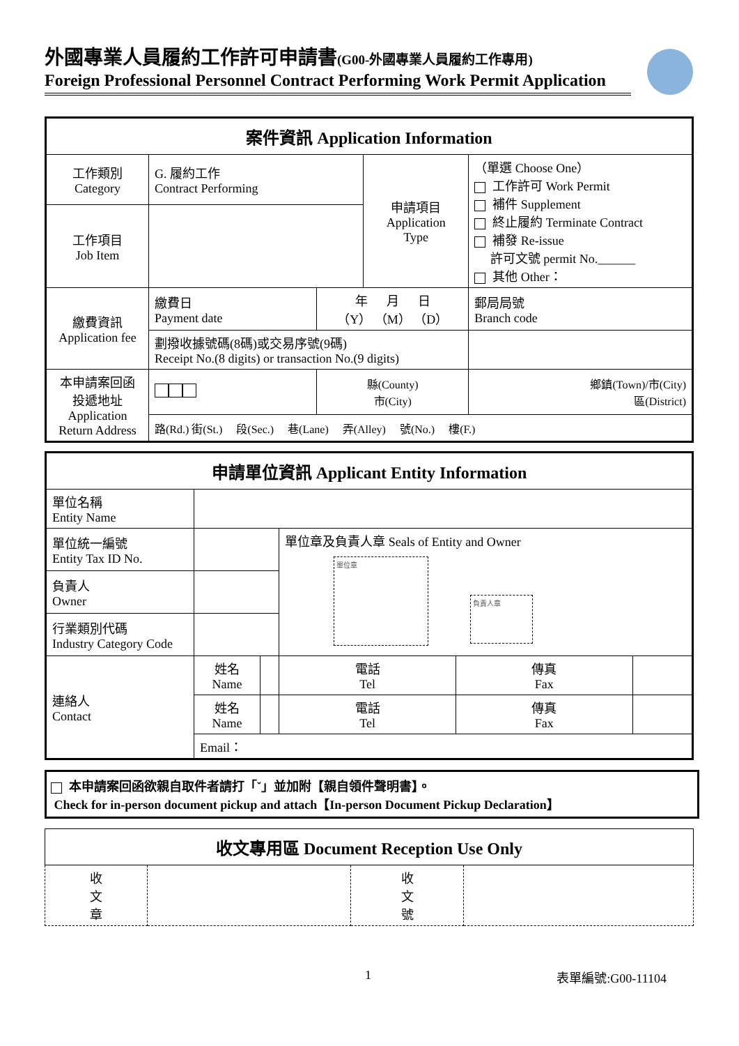外國專業人員履約工作許可申請書(G00-外國專業人員履約工作專用)
Foreign Professional Personnel Contract Performing Work Permit Application
| 案件資訊 Application Information | | | | | |
| --- | --- | --- | --- | --- | --- |
| 工作類別 Category | G. 履約工作 Contract Performing | | 申請項目 Application Type | | （單選 Choose One） 工作許可 Work Permit 補件 Supplement 終止履約 Terminate Contract 補發 Re-issue 許可文號 permit No.______ 其他 Other： |
| 工作項目 Job Item | | | | | |
| 繳費資訊 Application fee | 繳費日 Payment date | 年 月 日 （Y） （M） （D） | | | 郵局局號 Branch code |
| | 劃撥收據號碼(8碼)或交易序號(9碼) Receipt No.(8 digits) or transaction No.(9 digits) | | | | |
| 本申請案回函 投遞地址 Application Return Address | | 縣(County) 市(City) | | 鄉鎮(Town)/市(City) 區(District) | |
| | 路(Rd.) 街(St.) 段(Sec.) 巷(Lane) 弄(Alley) 號(No.) 樓(F.) | | | | |
| 申請單位資訊 Applicant Entity Information | | | | | |
| --- | --- | --- | --- | --- | --- |
| 單位名稱 Entity Name | | | | | |
| 單位統一編號 Entity Tax ID No. | | | 單位章及負責人章 Seals of Entity and Owner 單位章 負責人章 | | |
| 負責人 Owner | | | | | |
| 行業類別代碼 Industry Category Code | | | | | |
| 連絡人 Contact | 姓名 Name | | 電話 Tel | 傳真 Fax | |
| | 姓名 Name | | 電話 Tel | 傳真 Fax | |
| | Email： | | | | |
本申請案回函欲親自取件者請打「ˇ」並加附【親自領件聲明書】。
Check for in-person document pickup and attach【In-person Document Pickup Declaration】
| 收文專用區 Document Reception Use Only | | | |
| --- | --- | --- | --- |
| 收 文 章 | | 收 文 號 | |
1 表單編號:G00-11104